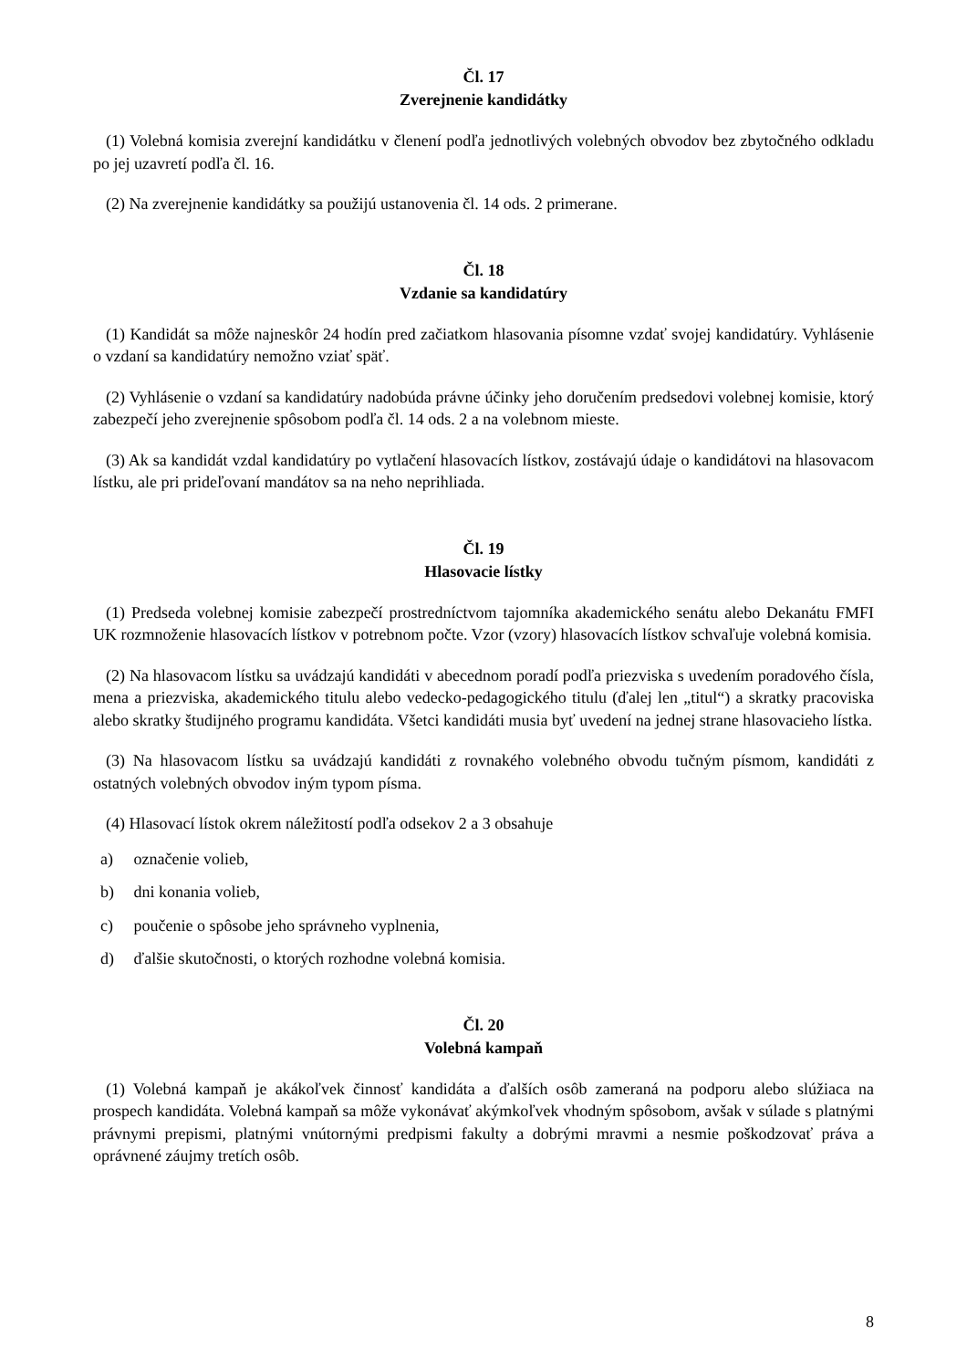Čl. 17
Zverejnenie kandidátky
(1) Volebná komisia zverejní kandidátku v členení podľa jednotlivých volebných obvodov bez zbytočného odkladu po jej uzavretí podľa čl. 16.
(2) Na zverejnenie kandidátky sa použijú ustanovenia čl. 14 ods. 2 primerane.
Čl. 18
Vzdanie sa kandidatúry
(1) Kandidát sa môže najneskôr 24 hodín pred začiatkom hlasovania písomne vzdať svojej kandidatúry. Vyhlásenie o vzdaní sa kandidatúry nemožno vziať späť.
(2) Vyhlásenie o vzdaní sa kandidatúry nadobúda právne účinky jeho doručením predsedovi volebnej komisie, ktorý zabezpečí jeho zverejnenie spôsobom podľa čl. 14 ods. 2 a na volebnom mieste.
(3) Ak sa kandidát vzdal kandidatúry po vytlačení hlasovacích lístkov, zostávajú údaje o kandidátovi na hlasovacom lístku, ale pri prideľovaní mandátov sa na neho neprihliada.
Čl. 19
Hlasovacie lístky
(1) Predseda volebnej komisie zabezpečí prostredníctvom tajomníka akademického senátu alebo Dekanátu FMFI UK rozmnoženie hlasovacích lístkov v potrebnom počte. Vzor (vzory) hlasovacích lístkov schvaľuje volebná komisia.
(2) Na hlasovacom lístku sa uvádzajú kandidáti v abecednom poradí podľa priezviska s uvedením poradového čísla, mena a priezviska, akademického titulu alebo vedecko-pedagogického titulu (ďalej len „titul“) a skratky pracoviska alebo skratky študijného programu kandidáta. Všetci kandidáti musia byť uvedení na jednej strane hlasovacieho lístka.
(3) Na hlasovacom lístku sa uvádzajú kandidáti z rovnakého volebného obvodu tučným písmom, kandidáti z ostatných volebných obvodov iným typom písma.
(4) Hlasovací lístok okrem náležitostí podľa odsekov 2 a 3 obsahuje
a) označenie volieb,
b) dni konania volieb,
c) poučenie o spôsobe jeho správneho vyplnenia,
d) ďalšie skutočnosti, o ktorých rozhodne volebná komisia.
Čl. 20
Volebná kampaň
(1) Volebná kampaň je akákoľvek činnosť kandidáta a ďalších osôb zameraná na podporu alebo slúžiaca na prospech kandidáta. Volebná kampaň sa môže vykonávať akýmkoľvek vhodným spôsobom, avšak v súlade s platnými právnymi prepismi, platnými vnútornými predpismi fakulty a dobrými mravmi a nesmie poškodzovať práva a oprávnené záujmy tretích osôb.
8